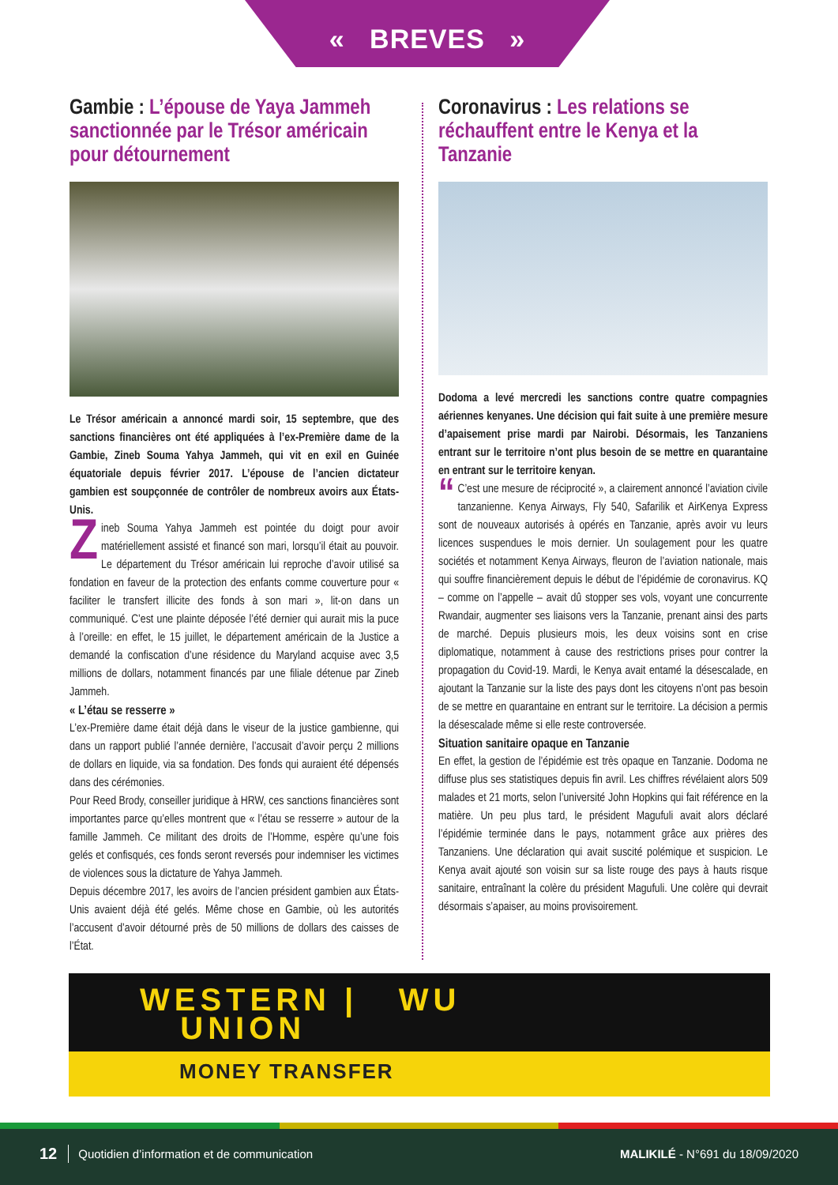« BREVES »
Gambie : L’épouse de Yaya Jammeh sanctionnée par le Trésor américain pour détournement
Le Trésor américain a annoncé mardi soir, 15 septembre, que des sanctions financières ont été appliquées à l’ex-Première dame de la Gambie, Zineb Souma Yahya Jammeh, qui vit en exil en Guinée équatoriale depuis février 2017. L’épouse de l’ancien dictateur gambien est soupçonnée de contrôler de nombreux avoirs aux États-Unis.
Zineb Souma Yahya Jammeh est pointée du doigt pour avoir matériellement assisté et financé son mari, lorsqu’il était au pouvoir. Le département du Trésor américain lui reproche d’avoir utilisé sa fondation en faveur de la protection des enfants comme couverture pour « faciliter le transfert illicite des fonds à son mari », lit-on dans un communiqué. C’est une plainte déposée l’été dernier qui aurait mis la puce à l’oreille: en effet, le 15 juillet, le département américain de la Justice a demandé la confiscation d’une résidence du Maryland acquise avec 3,5 millions de dollars, notamment financés par une filiale détenue par Zineb Jammeh.
« L’étau se resserre »
L’ex-Première dame était déjà dans le viseur de la justice gambienne, qui dans un rapport publié l’année dernière, l’accusait d’avoir perçu 2 millions de dollars en liquide, via sa fondation. Des fonds qui auraient été dépensés dans des cérémonies.
Pour Reed Brody, conseiller juridique à HRW, ces sanctions financières sont importantes parce qu’elles montrent que « l’étau se resserre » autour de la famille Jammeh. Ce militant des droits de l’Homme, espère qu’une fois gelés et confisqués, ces fonds seront reversés pour indemniser les victimes de violences sous la dictature de Yahya Jammeh.
Depuis décembre 2017, les avoirs de l’ancien président gambien aux États-Unis avaient déjà été gelés. Même chose en Gambie, où les autorités l’accusent d’avoir détourné près de 50 millions de dollars des caisses de l’État.
Coronavirus : Les relations se réchauffent entre le Kenya et la Tanzanie
Dodoma a levé mercredi les sanctions contre quatre compagnies aériennes kenyanes. Une décision qui fait suite à une première mesure d’apaisement prise mardi par Nairobi. Désormais, les Tanzaniens entrant sur le territoire n’ont plus besoin de se mettre en quarantaine en entrant sur le territoire kenyan.
“C’est une mesure de réciprocité », a clairement annoncé l’aviation civile tanzanienne. Kenya Airways, Fly 540, Safarilik et AirKenya Express sont de nouveaux autorisés à opérés en Tanzanie, après avoir vu leurs licences suspendues le mois dernier. Un soulagement pour les quatre sociétés et notamment Kenya Airways, fleuron de l’aviation nationale, mais qui souffre financièrement depuis le début de l’épidémie de coronavirus. KQ – comme on l’appelle – avait dû stopper ses vols, voyant une concurrente Rwandair, augmenter ses liaisons vers la Tanzanie, prenant ainsi des parts de marché. Depuis plusieurs mois, les deux voisins sont en crise diplomatique, notamment à cause des restrictions prises pour contrer la propagation du Covid-19. Mardi, le Kenya avait entamé la désescalade, en ajoutant la Tanzanie sur la liste des pays dont les citoyens n’ont pas besoin de se mettre en quarantaine en entrant sur le territoire. La décision a permis la désescalade même si elle reste controversée.
Situation sanitaire opaque en Tanzanie
En effet, la gestion de l’épidémie est très opaque en Tanzanie. Dodoma ne diffuse plus ses statistiques depuis fin avril. Les chiffres révélaient alors 509 malades et 21 morts, selon l’université John Hopkins qui fait référence en la matière. Un peu plus tard, le président Magufuli avait alors déclaré l’épidémie terminée dans le pays, notamment grâce aux prières des Tanzaniens. Une déclaration qui avait suscité polémique et suspicion. Le Kenya avait ajouté son voisin sur sa liste rouge des pays à hauts risque sanitaire, entraînant la colère du président Magufuli. Une colère qui devrait désormais s’apaiser, au moins provisoirement.
WESTERN | WU
UNION
MONEY TRANSFER
12 Quotidien d’information et de communication MALIKILÉ - N°691 du 18/09/2020